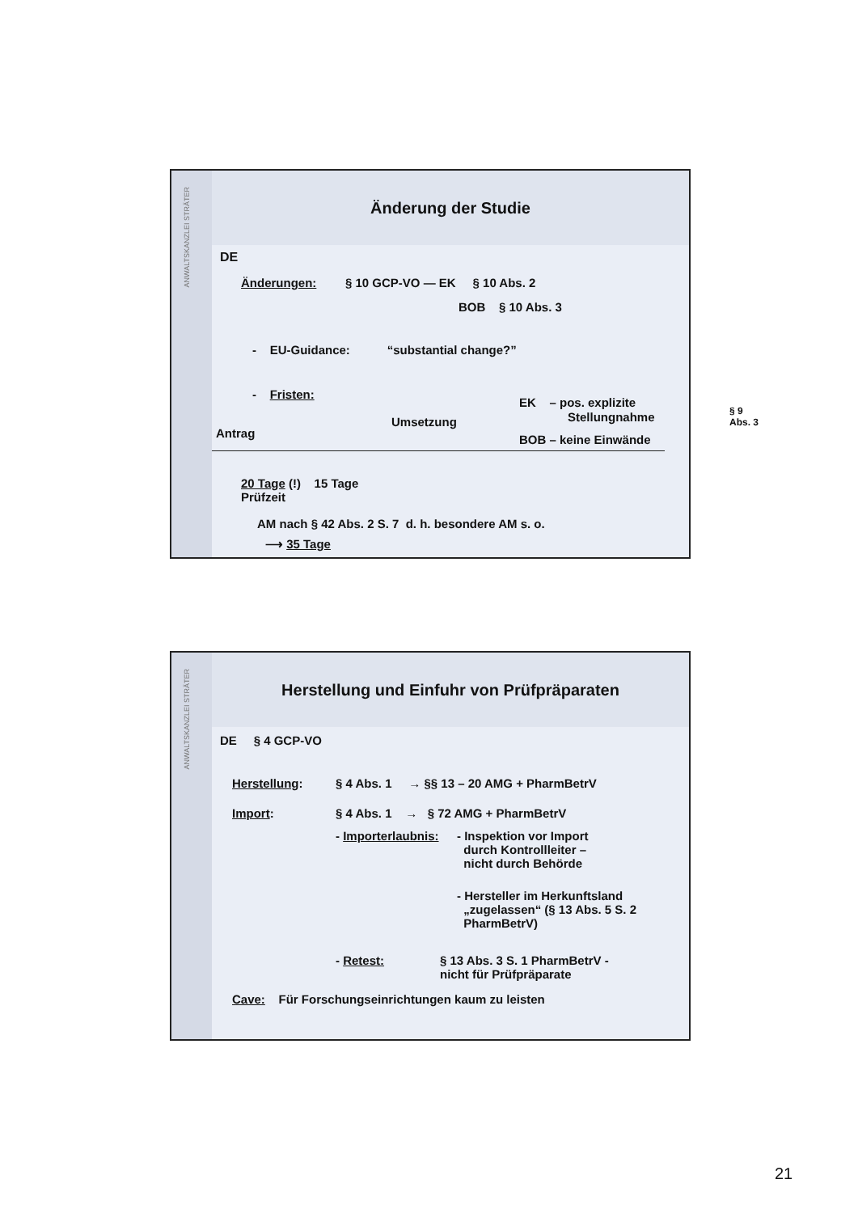ANWALTSKANZLEI STRÄTER
Änderung der Studie
DE
Änderungen: § 10 GCP-VO — EK § 10 Abs. 2
BOB § 10 Abs. 3
- EU-Guidance: “substantial change?”
- Fristen:
EK – pos. explizite
Stellungnahme
§ 9
Abs. 3
Umsetzung
Antrag BOB – keine Einwände
20 Tage (!) 15 Tage
Prüfzeit
AM nach § 42 Abs. 2 S. 7 d. h. besondere AM s. o.
⟶ 35 Tage
ANWALTSKANZLEI STRÄTER
Herstellung und Einfuhr von Prüfpräparaten
DE § 4 GCP-VO
Herstellung: § 4 Abs. 1 → §§ 13 – 20 AMG + PharmBetrV
Import: § 4 Abs. 1 → § 72 AMG + PharmBetrV
- Importerlaubnis:
- Inspektion vor Import
durch Kontrollleiter –
nicht durch Behörde
- Hersteller im Herkunftsland
„zugelassen“ (§ 13 Abs. 5 S. 2
PharmBetrV)
- Retest:
§ 13 Abs. 3 S. 1 PharmBetrV -
nicht für Prüfpräparate
Cave: Für Forschungseinrichtungen kaum zu leisten
21